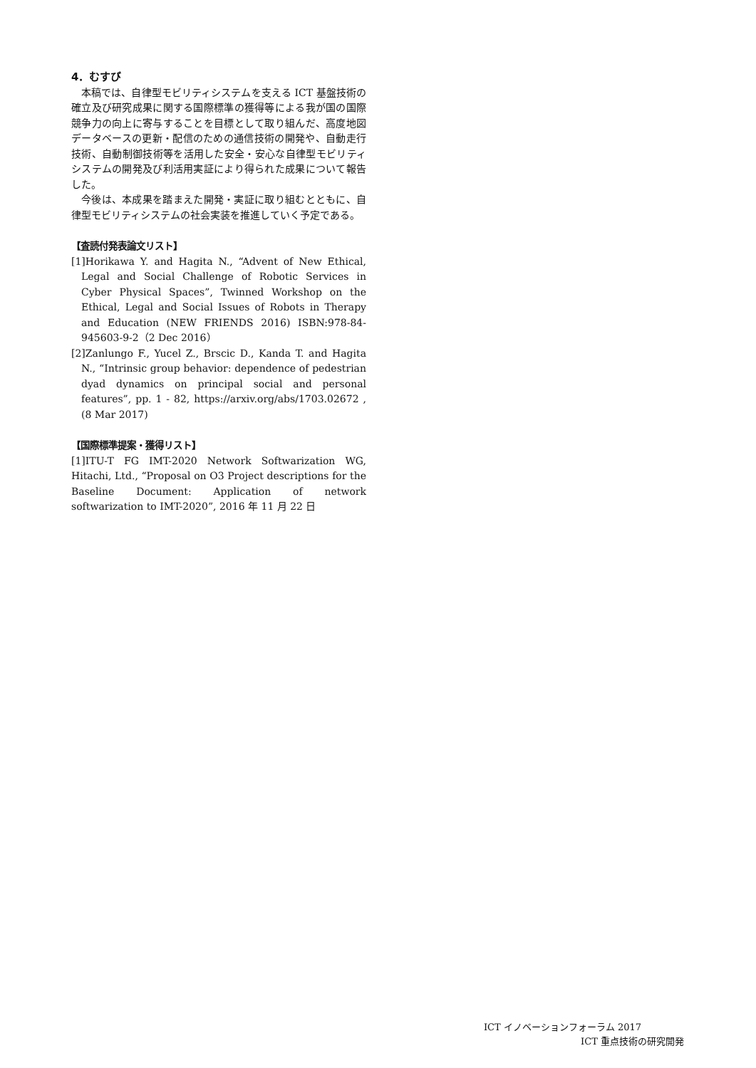4．むすび
本稿では、自律型モビリティシステムを支える ICT 基盤技術の確立及び研究成果に関する国際標準の獲得等による我が国の国際競争力の向上に寄与することを目標として取り組んだ、高度地図データベースの更新・配信のための通信技術の開発や、自動走行技術、自動制御技術等を活用した安全・安心な自律型モビリティシステムの開発及び利活用実証により得られた成果について報告した。
今後は、本成果を踏まえた開発・実証に取り組むとともに、自律型モビリティシステムの社会実装を推進していく予定である。
【査読付発表論文リスト】
[1]Horikawa Y. and Hagita N., “Advent of New Ethical, Legal and Social Challenge of Robotic Services in Cyber Physical Spaces”, Twinned Workshop on the Ethical, Legal and Social Issues of Robots in Therapy and Education (NEW FRIENDS 2016) ISBN:978-84-945603-9-2（2 Dec 2016）
[2]Zanlungo F., Yucel Z., Brscic D., Kanda T. and Hagita N., “Intrinsic group behavior: dependence of pedestrian dyad dynamics on principal social and personal features”, pp. 1 - 82, https://arxiv.org/abs/1703.02672 , (8 Mar 2017)
【国際標準提案・獲得リスト】
[1]ITU-T FG IMT-2020 Network Softwarization WG, Hitachi, Ltd., “Proposal on O3 Project descriptions for the Baseline Document: Application of network softwarization to IMT-2020”, 2016 年 11 月 22 日
ICT イノベーションフォーラム 2017
ICT 重点技術の研究開発